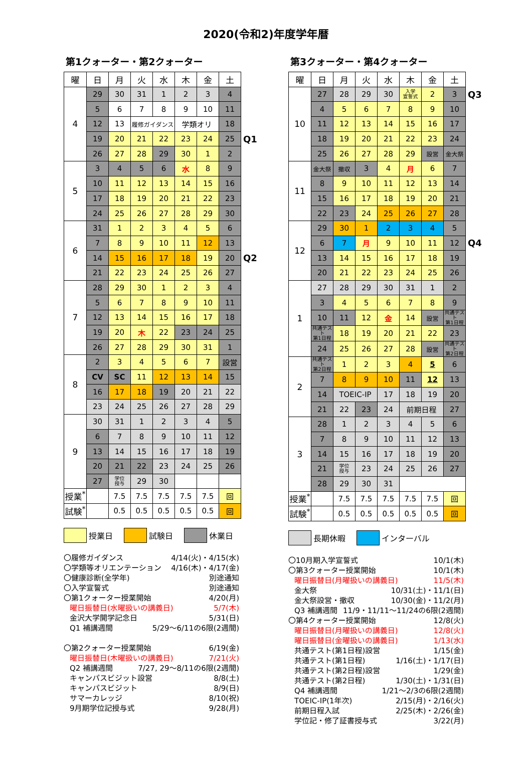2020(令和2)年度学年暦
第1クォーター・第2クォーター
| 曜 | 日 | 月 | 火 | 水 | 木 | 金 | 土 | |
| 4 | 29 | 30 | 31 | 1 | 2 | 3 | 4 | |
| | 5 | 6 | 7 | 8 | 9 | 10 | 11 | |
| | 12 | 13 | 履修ガイダンス | | 学類オリ | | 18 | |
| | 19 | 20 | 21 | 22 | 23 | 24 | 25 | Q1 |
| | 26 | 27 | 28 | 29 | 30 | 1 | 2 | |
| 5 | 3 | 4 | 5 | 6 | 水 | 8 | 9 | |
| | 10 | 11 | 12 | 13 | 14 | 15 | 16 | |
| | 17 | 18 | 19 | 20 | 21 | 22 | 23 | |
| | 24 | 25 | 26 | 27 | 28 | 29 | 30 | |
| 6 | 31 | 1 | 2 | 3 | 4 | 5 | 6 | |
| | 7 | 8 | 9 | 10 | 11 | 12 | 13 | |
| | 14 | 15 | 16 | 17 | 18 | 19 | 20 | Q2 |
| | 21 | 22 | 23 | 24 | 25 | 26 | 27 | |
| 7 | 28 | 29 | 30 | 1 | 2 | 3 | 4 | |
| | 5 | 6 | 7 | 8 | 9 | 10 | 11 | |
| | 12 | 13 | 14 | 15 | 16 | 17 | 18 | |
| | 19 | 20 | 木 | 22 | 23 | 24 | 25 | |
| | 26 | 27 | 28 | 29 | 30 | 31 | 1 | |
| 8 | 2 | 3 | 4 | 5 | 6 | 7 | 設営 | |
| | CV | SC | 11 | 12 | 13 | 14 | 15 | |
| | 16 | 17 | 18 | 19 | 20 | 21 | 22 | |
| | 23 | 24 | 25 | 26 | 27 | 28 | 29 | |
| 9 | 30 | 31 | 1 | 2 | 3 | 4 | 5 | |
| | 6 | 7 | 8 | 9 | 10 | 11 | 12 | |
| | 13 | 14 | 15 | 16 | 17 | 18 | 19 | |
| | 20 | 21 | 22 | 23 | 24 | 25 | 26 | |
| | 27 | 学位 授与 | 29 | 30 | | | | |
| 授業<sup>*</sup> | | 7.5 | 7.5 | 7.5 | 7.5 | 7.5 | 回 | |
| 試験<sup>*</sup> | | 0.5 | 0.5 | 0.5 | 0.5 | 0.5 | 回 | |
授業日 試験日 休業日
〇履修ガイダンス 4/14(火)・4/15(水)
〇学類等オリエンテーション 4/16(木)・4/17(金)
〇健康診断(全学年) 別途通知
〇入学宣誓式 別途通知
〇第1クォーター授業開始 4/20(月)
曜日振替日(水曜扱いの講義日) 5/7(木)
金沢大学開学記念日 5/31(日)
Q1 補講週間 5/29～6/11の6限(2週間)
〇第2クォーター授業開始 6/19(金)
曜日振替日(木曜扱いの講義日) 7/21(火)
Q2 補講週間 7/27, 29～8/11の6限(2週間)
キャンパスビジット設営 8/8(土)
キャンパスビジット 8/9(日)
サマーカレッジ 8/10(祝)
9月期学位記授与式 9/28(月)
第3クォーター・第4クォーター
| 曜 | 日 | 月 | 火 | 水 | 木 | 金 | 土 | |
| 10 | 27 | 28 | 29 | 30 | 入学 宣誓式 | 2 | 3 | Q3 |
| | 4 | 5 | 6 | 7 | 8 | 9 | 10 | |
| | 11 | 12 | 13 | 14 | 15 | 16 | 17 | |
| | 18 | 19 | 20 | 21 | 22 | 23 | 24 | |
| | 25 | 26 | 27 | 28 | 29 | 設営 | 金大祭 | |
| 11 | 金大祭 | 撤収 | 3 | 4 | 月 | 6 | 7 | |
| | 8 | 9 | 10 | 11 | 12 | 13 | 14 | |
| | 15 | 16 | 17 | 18 | 19 | 20 | 21 | |
| | 22 | 23 | 24 | 25 | 26 | 27 | 28 | |
| 12 | 29 | 30 | 1 | 2 | 3 | 4 | 5 | |
| | 6 | 7 | 月 | 9 | 10 | 11 | 12 | Q4 |
| | 13 | 14 | 15 | 16 | 17 | 18 | 19 | |
| | 20 | 21 | 22 | 23 | 24 | 25 | 26 | |
| 1 | 27 | 28 | 29 | 30 | 31 | 1 | 2 | |
| | 3 | 4 | 5 | 6 | 7 | 8 | 9 | |
| | 10 | 11 | 12 | 金 | 14 | 設営 | 共通テスト 第1日程 | |
| | 共通テスト 第1日程 | 18 | 19 | 20 | 21 | 22 | 23 | |
| | 24 | 25 | 26 | 27 | 28 | 設営 | 共通テスト 第2日程 | |
| 2 | 共通テスト 第2日程 | 1 | 2 | 3 | 4 | 5 | 6 | |
| | 7 | 8 | 9 | 10 | 11 | 12 | 13 | |
| | 14 | TOEIC-IP | | 17 | 18 | 19 | 20 | |
| | 21 | 22 | 23 | 24 | 前期日程 | | 27 | |
| 3 | 28 | 1 | 2 | 3 | 4 | 5 | 6 | |
| | 7 | 8 | 9 | 10 | 11 | 12 | 13 | |
| | 14 | 15 | 16 | 17 | 18 | 19 | 20 | |
| | 21 | 学位 授与 | 23 | 24 | 25 | 26 | 27 | |
| | 28 | 29 | 30 | 31 | | | | |
| 授業<sup>*</sup> | | 7.5 | 7.5 | 7.5 | 7.5 | 7.5 | 回 | |
| 試験<sup>*</sup> | | 0.5 | 0.5 | 0.5 | 0.5 | 0.5 | 回 | |
長期休暇 インターバル
〇10月期入学宣誓式 10/1(木)
〇第3クォーター授業開始 10/1(木)
曜日振替日(月曜扱いの講義日) 11/5(木)
金大祭 10/31(土)・11/1(日)
金大祭設営・撤収 10/30(金)・11/2(月)
Q3 補講週間 11/9・11/11～11/24の6限(2週間)
〇第4クォーター授業開始 12/8(火)
曜日振替日(月曜扱いの講義日) 12/8(火)
曜日振替日(金曜扱いの講義日) 1/13(水)
共通テスト(第1日程)設営 1/15(金)
共通テスト(第1日程) 1/16(土)・1/17(日)
共通テスト(第2日程)設営 1/29(金)
共通テスト(第2日程) 1/30(土)・1/31(日)
Q4 補講週間 1/21～2/3の6限(2週間)
TOEIC-IP(1年次) 2/15(月)・2/16(火)
前期日程入試 2/25(木)・2/26(金)
学位記・修了証書授与式 3/22(月)